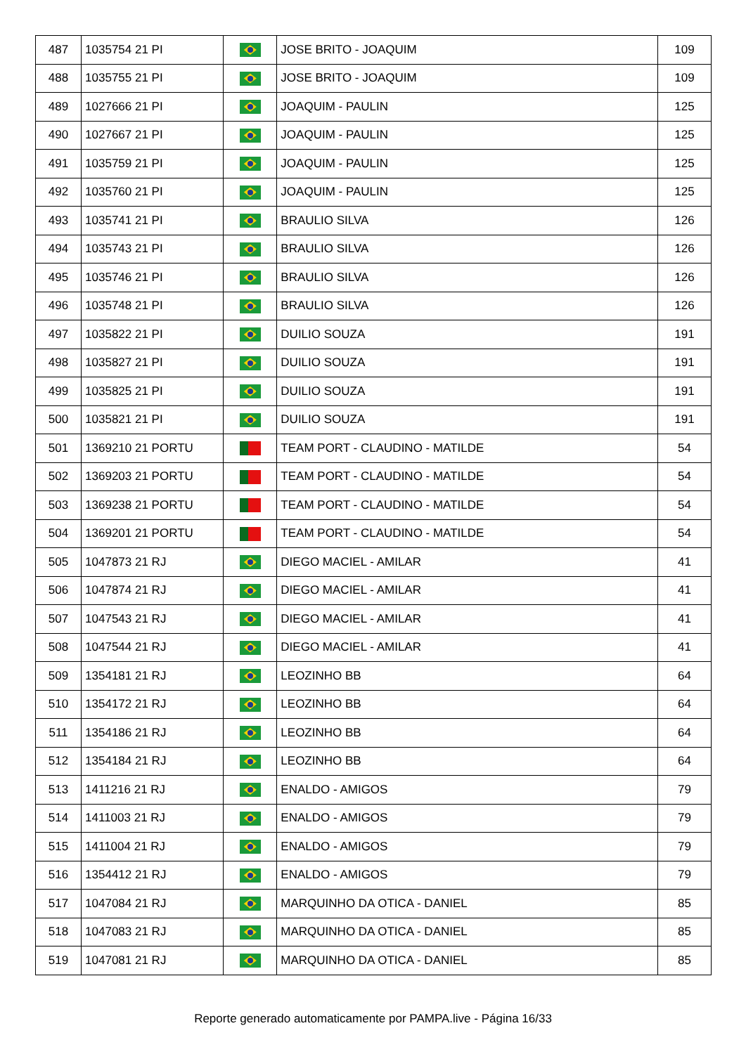| 487 | 1035754 21 PI | | JOSE BRITO - JOAQUIM | 109 |
| 488 | 1035755 21 PI | | JOSE BRITO - JOAQUIM | 109 |
| 489 | 1027666 21 PI | | JOAQUIM - PAULIN | 125 |
| 490 | 1027667 21 PI | | JOAQUIM - PAULIN | 125 |
| 491 | 1035759 21 PI | | JOAQUIM - PAULIN | 125 |
| 492 | 1035760 21 PI | | JOAQUIM - PAULIN | 125 |
| 493 | 1035741 21 PI | | BRAULIO SILVA | 126 |
| 494 | 1035743 21 PI | | BRAULIO SILVA | 126 |
| 495 | 1035746 21 PI | | BRAULIO SILVA | 126 |
| 496 | 1035748 21 PI | | BRAULIO SILVA | 126 |
| 497 | 1035822 21 PI | | DUILIO SOUZA | 191 |
| 498 | 1035827 21 PI | | DUILIO SOUZA | 191 |
| 499 | 1035825 21 PI | | DUILIO SOUZA | 191 |
| 500 | 1035821 21 PI | | DUILIO SOUZA | 191 |
| 501 | 1369210 21 PORTU | | TEAM PORT - CLAUDINO - MATILDE | 54 |
| 502 | 1369203 21 PORTU | | TEAM PORT - CLAUDINO - MATILDE | 54 |
| 503 | 1369238 21 PORTU | | TEAM PORT - CLAUDINO - MATILDE | 54 |
| 504 | 1369201 21 PORTU | | TEAM PORT - CLAUDINO - MATILDE | 54 |
| 505 | 1047873 21 RJ | | DIEGO MACIEL - AMILAR | 41 |
| 506 | 1047874 21 RJ | | DIEGO MACIEL - AMILAR | 41 |
| 507 | 1047543 21 RJ | | DIEGO MACIEL - AMILAR | 41 |
| 508 | 1047544 21 RJ | | DIEGO MACIEL - AMILAR | 41 |
| 509 | 1354181 21 RJ | | LEOZINHO BB | 64 |
| 510 | 1354172 21 RJ | | LEOZINHO BB | 64 |
| 511 | 1354186 21 RJ | | LEOZINHO BB | 64 |
| 512 | 1354184 21 RJ | | LEOZINHO BB | 64 |
| 513 | 1411216 21 RJ | | ENALDO - AMIGOS | 79 |
| 514 | 1411003 21 RJ | | ENALDO - AMIGOS | 79 |
| 515 | 1411004 21 RJ | | ENALDO - AMIGOS | 79 |
| 516 | 1354412 21 RJ | | ENALDO - AMIGOS | 79 |
| 517 | 1047084 21 RJ | | MARQUINHO DA OTICA - DANIEL | 85 |
| 518 | 1047083 21 RJ | | MARQUINHO DA OTICA - DANIEL | 85 |
| 519 | 1047081 21 RJ | | MARQUINHO DA OTICA - DANIEL | 85 |
Reporte generado automaticamente por PAMPA.live - Página 16/33